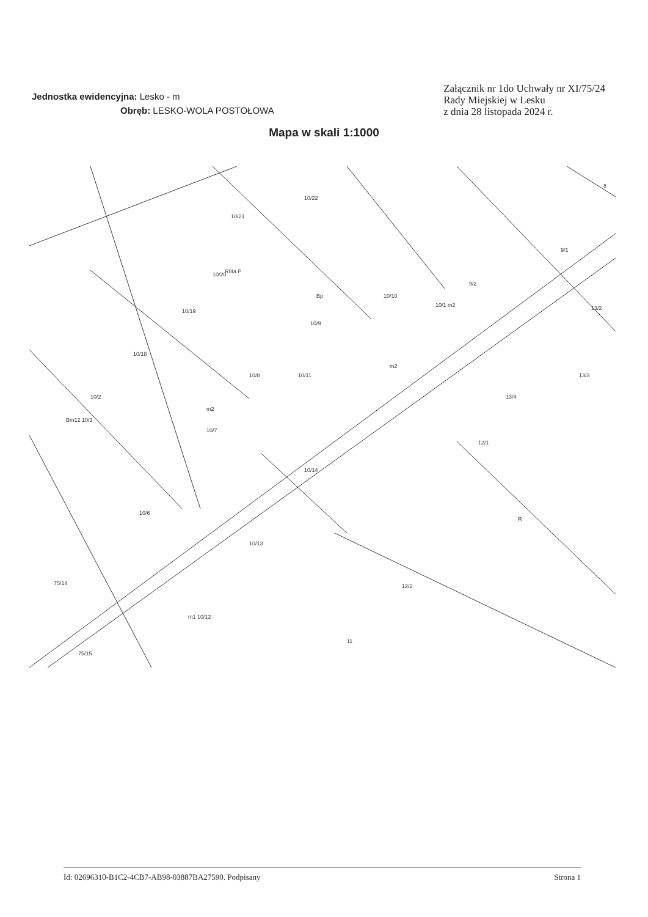Jednostka ewidencyjna: Lesko - m
Obręb: LESKO-WOLA POSTOŁOWA
Załącznik nr 1do Uchwały nr XI/75/24
Rady Miejskiej w Lesku
z dnia 28 listopada 2024 r.
Mapa w skali 1:1000
10/21
10/22
10/20
10/10
9/2
9/1
8
10/19
10/9
10/18
10/8
10/11
10/2
10/7
10/14
12/1
13/3
13/2
13/4
10/6
10/13
12/2
R
m1 10/12
11
75/14
75/15
Bm12 10/3
m2
m2
10/1 m2
RIIIa P
Bp
Id: 02696310-B1C2-4CB7-AB98-03887BA27590. Podpisany Strona 1